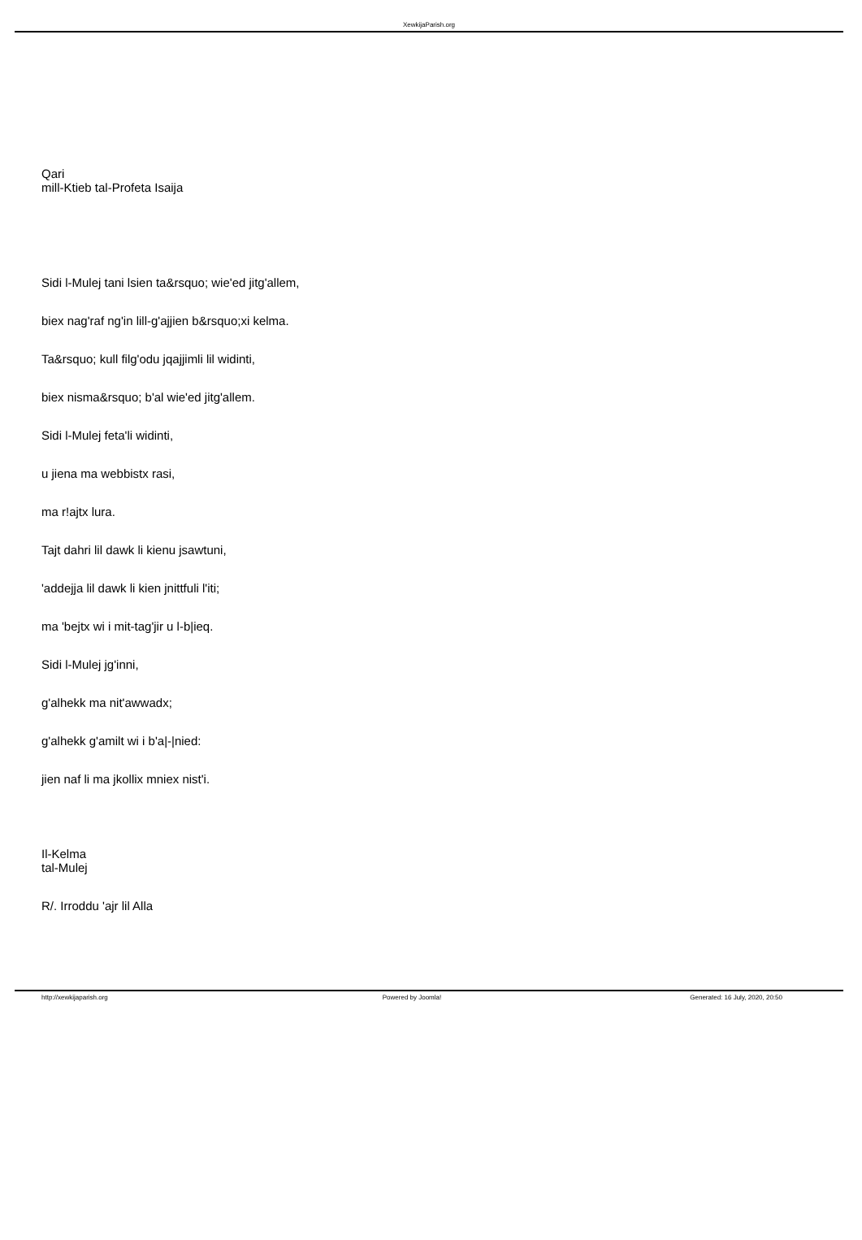XewkijaParish.org
Qari
mill-Ktieb tal-Profeta Isaija
Sidi l-Mulej tani lsien ta&rsquo; wie'ed jitg'allem,
biex nag'raf ng'in lill-g'ajjien b&rsquo;xi kelma.
Ta&rsquo; kull filg'odu jqajjimli lil widinti,
biex nisma&rsquo; b'al wie'ed jitg'allem.
Sidi l-Mulej feta'li widinti,
u jiena ma webbistx rasi,
ma r!ajtx lura.
Tajt dahri lil dawk li kienu jsawtuni,
'addejja lil dawk li kien jnittfuli l'iti;
ma 'bejtx wi i mit-tag'jir u l-b|ieq.
Sidi l-Mulej jg'inni,
g'alhekk ma nit'awwadx;
g'alhekk g'amilt wi i b'a|-|nied:
jien naf li ma jkollix mniex nist'i.
Il-Kelma
tal-Mulej
R/. Irroddu 'ajr lil Alla
http://xewkijaparish.org Powered by Joomla! Generated: 16 July, 2020, 20:50